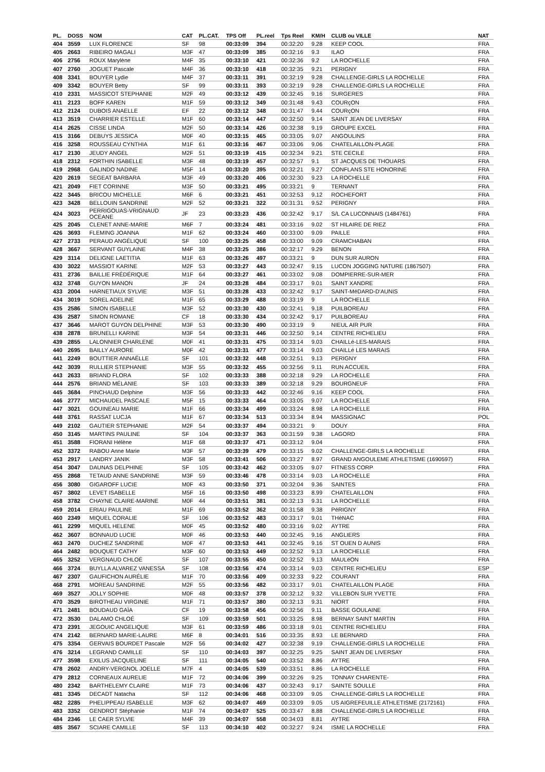| PL. | DOSS | NOM | CAT | PL.CAT. | TPS Off | PL.reel | Tps Reel | KM/H | CLUB ou VILLE | NAT |
| --- | --- | --- | --- | --- | --- | --- | --- | --- | --- | --- |
| 404 | 3559 | LUX FLORENCE | SF | 98 | 00:33:09 | 394 | 00:32:20 | 9.28 | KEEP COOL | FRA |
| 405 | 2663 | RIBEIRO MAGALI | M3F | 47 | 00:33:09 | 385 | 00:32:16 | 9.3 | ILAO | FRA |
| 406 | 2756 | ROUX Marylène | M4F | 35 | 00:33:10 | 421 | 00:32:36 | 9.2 | LA ROCHELLE | FRA |
| 407 | 2760 | JOGUET Pascale | M4F | 36 | 00:33:10 | 418 | 00:32:35 | 9.21 | PERIGNY | FRA |
| 408 | 3341 | BOUYER Lydie | M4F | 37 | 00:33:11 | 391 | 00:32:19 | 9.28 | CHALLENGE-GIRLS LA ROCHELLE | FRA |
| 409 | 3342 | BOUYER Betty | SF | 99 | 00:33:11 | 393 | 00:32:19 | 9.28 | CHALLENGE-GIRLS LA ROCHELLE | FRA |
| 410 | 2331 | MASSICOT STEPHANIE | M2F | 49 | 00:33:12 | 439 | 00:32:45 | 9.16 | SURGERES | FRA |
| 411 | 2123 | BOFF KAREN | M1F | 59 | 00:33:12 | 349 | 00:31:48 | 9.43 | COURçON | FRA |
| 412 | 2124 | DUBOIS ANAELLE | EF | 22 | 00:33:12 | 348 | 00:31:47 | 9.44 | COURçON | FRA |
| 413 | 3519 | CHARRIER ESTELLE | M1F | 60 | 00:33:14 | 447 | 00:32:50 | 9.14 | SAINT JEAN DE LIVERSAY | FRA |
| 414 | 2625 | CISSE LINDA | M2F | 50 | 00:33:14 | 426 | 00:32:38 | 9.19 | GROUPE EXCEL | FRA |
| 415 | 3166 | DEBUYS JESSICA | M0F | 40 | 00:33:15 | 465 | 00:33:05 | 9.07 | ANGOULINS | FRA |
| 416 | 3258 | ROUSSEAU CYNTHIA | M1F | 61 | 00:33:16 | 467 | 00:33:06 | 9.06 | CHATELAILLON-PLAGE | FRA |
| 417 | 2130 | JEUDY ANGEL | M2F | 51 | 00:33:19 | 415 | 00:32:34 | 9.21 | STE CECILE | FRA |
| 418 | 2312 | FORTHIN ISABELLE | M3F | 48 | 00:33:19 | 457 | 00:32:57 | 9.1 | ST JACQUES DE THOUARS | FRA |
| 419 | 2968 | GALINDO NADINE | M5F | 14 | 00:33:20 | 395 | 00:32:21 | 9.27 | CONFLANS STE HONORINE | FRA |
| 420 | 2619 | SEGEAT BARBARA | M3F | 49 | 00:33:20 | 406 | 00:32:30 | 9.23 | LA ROCHELLE | FRA |
| 421 | 2049 | FIET CORINNE | M3F | 50 | 00:33:21 | 495 | 00:33:21 | 9 | TERNANT | FRA |
| 422 | 3445 | BRICOU MICHELLE | M6F | 6 | 00:33:21 | 451 | 00:32:53 | 9.12 | ROCHEFORT | FRA |
| 423 | 3428 | BELLOUIN SANDRINE | M2F | 52 | 00:33:21 | 322 | 00:31:31 | 9.52 | PERIGNY | FRA |
| 424 | 3023 | PERRIGOUAS-VRIGNAUD OCEANE | JF | 23 | 00:33:23 | 436 | 00:32:42 | 9.17 | S/L CA LUCONNAIS (1484761) | FRA |
| 425 | 2045 | CLENET ANNE-MARIE | M6F | 7 | 00:33:24 | 481 | 00:33:16 | 9.02 | ST HILAIRE DE RIEZ | FRA |
| 426 | 3693 | FLEMING JOANNA | M1F | 62 | 00:33:24 | 460 | 00:33:00 | 9.09 | PAILLE | FRA |
| 427 | 2733 | PERAUD ANGÉLIQUE | SF | 100 | 00:33:25 | 458 | 00:33:00 | 9.09 | CRAMCHABAN | FRA |
| 428 | 3667 | SERVANT GUYLAINE | M4F | 38 | 00:33:25 | 386 | 00:32:17 | 9.29 | BENON | FRA |
| 429 | 3114 | DELIGNE LAETITIA | M1F | 63 | 00:33:26 | 497 | 00:33:21 | 9 | DUN SUR AURON | FRA |
| 430 | 3022 | MASSIOT KARINE | M2F | 53 | 00:33:27 | 443 | 00:32:47 | 9.15 | LUCON JOGGING NATURE (1867507) | FRA |
| 431 | 2736 | BAILLIE FRÉDÉRIQUE | M1F | 64 | 00:33:27 | 461 | 00:33:02 | 9.08 | DOMPIERRE-SUR-MER | FRA |
| 432 | 3748 | GUYON MANON | JF | 24 | 00:33:28 | 484 | 00:33:17 | 9.01 | SAINT XANDRE | FRA |
| 433 | 2004 | HARNETIAUX SYLVIE | M3F | 51 | 00:33:28 | 433 | 00:32:42 | 9.17 | SAINT-MéDARD-D'AUNIS | FRA |
| 434 | 3019 | SOREL ADELINE | M1F | 65 | 00:33:29 | 488 | 00:33:19 | 9 | LA ROCHELLE | FRA |
| 435 | 2586 | SIMON ISABELLE | M3F | 52 | 00:33:30 | 430 | 00:32:41 | 9.18 | PUILBOREAU | FRA |
| 436 | 2587 | SIMON ROMANE | CF | 18 | 00:33:30 | 434 | 00:32:42 | 9.17 | PUILBOREAU | FRA |
| 437 | 3646 | MAROT GUYON DELPHINE | M3F | 53 | 00:33:30 | 490 | 00:33:19 | 9 | NIEUL AIR PUR | FRA |
| 438 | 2878 | BRUNELLI KARINE | M3F | 54 | 00:33:31 | 446 | 00:32:50 | 9.14 | CENTRE RICHELIEU | FRA |
| 439 | 2855 | LALONNIER CHARLENE | M0F | 41 | 00:33:31 | 475 | 00:33:14 | 9.03 | CHAILLé-LES-MARAIS | FRA |
| 440 | 2695 | BAILLY AURORE | M0F | 42 | 00:33:31 | 477 | 00:33:14 | 9.03 | CHAILLé LES MARAIS | FRA |
| 441 | 2249 | BOUTTIER ANNAËLLE | SF | 101 | 00:33:32 | 448 | 00:32:51 | 9.13 | PERIGNY | FRA |
| 442 | 3039 | RULLIER STEPHANIE | M3F | 55 | 00:33:32 | 455 | 00:32:56 | 9.11 | RUN ACCUEIL | FRA |
| 443 | 2633 | BRIAND FLORA | SF | 102 | 00:33:33 | 388 | 00:32:18 | 9.29 | LA ROCHELLE | FRA |
| 444 | 2576 | BRIAND MÉLANIE | SF | 103 | 00:33:33 | 389 | 00:32:18 | 9.29 | BOURGNEUF | FRA |
| 445 | 3684 | PINCHAUD Delphine | M3F | 56 | 00:33:33 | 442 | 00:32:46 | 9.16 | KEEP COOL | FRA |
| 446 | 2777 | MICHAUDEL PASCALE | M5F | 15 | 00:33:33 | 464 | 00:33:05 | 9.07 | LA ROCHELLE | FRA |
| 447 | 3021 | GOUINEAU MARIE | M1F | 66 | 00:33:34 | 499 | 00:33:24 | 8.98 | LA ROCHELLE | FRA |
| 448 | 3761 | RASSAT LUCJA | M1F | 67 | 00:33:34 | 513 | 00:33:34 | 8.94 | MASSIGNAC | POL |
| 449 | 2102 | GAUTIER STEPHANIE | M2F | 54 | 00:33:37 | 494 | 00:33:21 | 9 | DOUY | FRA |
| 450 | 3145 | MARTINS PAULINE | SF | 104 | 00:33:37 | 363 | 00:31:59 | 9.38 | LAGORD | FRA |
| 451 | 3588 | FIORANI Hélène | M1F | 68 | 00:33:37 | 471 | 00:33:12 | 9.04 | | FRA |
| 452 | 3372 | RABOU Anne Marie | M3F | 57 | 00:33:39 | 479 | 00:33:15 | 9.02 | CHALLENGE-GIRLS LA ROCHELLE | FRA |
| 453 | 2917 | LANDRY JANIK | M3F | 58 | 00:33:41 | 506 | 00:33:27 | 8.97 | GRAND ANGOULEME ATHLETISME (1690597) | FRA |
| 454 | 3047 | DAUNAS DELPHINE | SF | 105 | 00:33:42 | 462 | 00:33:05 | 9.07 | FITNESS CORP | FRA |
| 455 | 2868 | TETAUD ANNE SANDRINE | M3F | 59 | 00:33:46 | 478 | 00:33:14 | 9.03 | LA ROCHELLE | FRA |
| 456 | 3080 | GIGAROFF LUCIE | M0F | 43 | 00:33:50 | 371 | 00:32:04 | 9.36 | SAINTES | FRA |
| 457 | 3802 | LEVET ISABELLE | M5F | 16 | 00:33:50 | 498 | 00:33:23 | 8.99 | CHATELAILLON | FRA |
| 458 | 3782 | CHAYNE CLAIRE-MARINE | M0F | 44 | 00:33:51 | 381 | 00:32:13 | 9.31 | LA ROCHELLE | FRA |
| 459 | 2014 | ERIAU PAULINE | M1F | 69 | 00:33:52 | 362 | 00:31:58 | 9.38 | PéRIGNY | FRA |
| 460 | 2349 | MIQUEL CORALIE | SF | 106 | 00:33:52 | 483 | 00:33:17 | 9.01 | THéNAC | FRA |
| 461 | 2299 | MIQUEL HELENE | M0F | 45 | 00:33:52 | 480 | 00:33:16 | 9.02 | AYTRE | FRA |
| 462 | 3607 | BONNAUD LUCIE | M0F | 46 | 00:33:53 | 440 | 00:32:45 | 9.16 | ANGLIERS | FRA |
| 463 | 2470 | DUCHEZ SANDRINE | M0F | 47 | 00:33:53 | 441 | 00:32:45 | 9.16 | ST OUEN D AUNIS | FRA |
| 464 | 2482 | BOUQUET CATHY | M3F | 60 | 00:33:53 | 449 | 00:32:52 | 9.13 | LA ROCHELLE | FRA |
| 465 | 3252 | VERGNAUD CHLOÉ | SF | 107 | 00:33:55 | 450 | 00:32:52 | 9.13 | MAULéON | FRA |
| 466 | 3724 | BUYLLA ALVAREZ VANESSA | SF | 108 | 00:33:56 | 474 | 00:33:14 | 9.03 | CENTRE RICHELIEU | ESP |
| 467 | 2307 | GAUFICHON AURÉLIE | M1F | 70 | 00:33:56 | 409 | 00:32:33 | 9.22 | COURANT | FRA |
| 468 | 2791 | MOREAU SANDRINE | M2F | 55 | 00:33:56 | 482 | 00:33:17 | 9.01 | CHATELAILLON PLAGE | FRA |
| 469 | 3527 | JOLLY SOPHIE | M0F | 48 | 00:33:57 | 378 | 00:32:12 | 9.32 | VILLEBON SUR YVETTE | FRA |
| 470 | 3529 | BIROTHEAU VIRGINIE | M1F | 71 | 00:33:57 | 380 | 00:32:13 | 9.31 | NIORT | FRA |
| 471 | 2481 | BOUDAUD GAÏA | CF | 19 | 00:33:58 | 456 | 00:32:56 | 9.11 | BASSE GOULAINE | FRA |
| 472 | 3530 | DALAMO CHLOÉ | SF | 109 | 00:33:59 | 501 | 00:33:25 | 8.98 | BERNAY SAINT MARTIN | FRA |
| 473 | 2391 | JEGOUIC ANGELIQUE | M3F | 61 | 00:33:59 | 486 | 00:33:18 | 9.01 | CENTRE RICHELIEU | FRA |
| 474 | 2142 | BERNARD MARIE-LAURE | M6F | 8 | 00:34:01 | 516 | 00:33:35 | 8.93 | LE BERNARD | FRA |
| 475 | 3354 | GERVAIS BOURDET Pascale | M2F | 56 | 00:34:02 | 427 | 00:32:38 | 9.19 | CHALLENGE-GIRLS LA ROCHELLE | FRA |
| 476 | 3214 | LEGRAND CAMILLE | SF | 110 | 00:34:03 | 397 | 00:32:25 | 9.25 | SAINT JEAN DE LIVERSAY | FRA |
| 477 | 3598 | EXILUS JACQUELINE | SF | 111 | 00:34:05 | 540 | 00:33:52 | 8.86 | AYTRE | FRA |
| 478 | 2602 | ANDRY-VERGNOL JOELLE | M7F | 4 | 00:34:05 | 539 | 00:33:51 | 8.86 | LA ROCHELLE | FRA |
| 479 | 2812 | CORNEAUX AURELIE | M1F | 72 | 00:34:06 | 399 | 00:32:26 | 9.25 | TONNAY CHARENTE- | FRA |
| 480 | 2342 | BARTHELEMY CLAIRE | M1F | 73 | 00:34:06 | 437 | 00:32:43 | 9.17 | SAINTE SOULLE | FRA |
| 481 | 3345 | DECADT Natacha | SF | 112 | 00:34:06 | 468 | 00:33:09 | 9.05 | CHALLENGE-GIRLS LA ROCHELLE | FRA |
| 482 | 2285 | PHELIPPEAU ISABELLE | M3F | 62 | 00:34:07 | 469 | 00:33:09 | 9.05 | US AIGREFEUILLE ATHLETISME (2172161) | FRA |
| 483 | 3352 | GENDROT Stéphanie | M1F | 74 | 00:34:07 | 525 | 00:33:47 | 8.88 | CHALLENGE-GIRLS LA ROCHELLE | FRA |
| 484 | 2346 | LE CAER SYLVIE | M4F | 39 | 00:34:07 | 558 | 00:34:03 | 8.81 | AYTRE | FRA |
| 485 | 3567 | SCIARE CAMILLE | SF | 113 | 00:34:10 | 402 | 00:32:27 | 9.24 | ISME LA ROCHELLE | FRA |